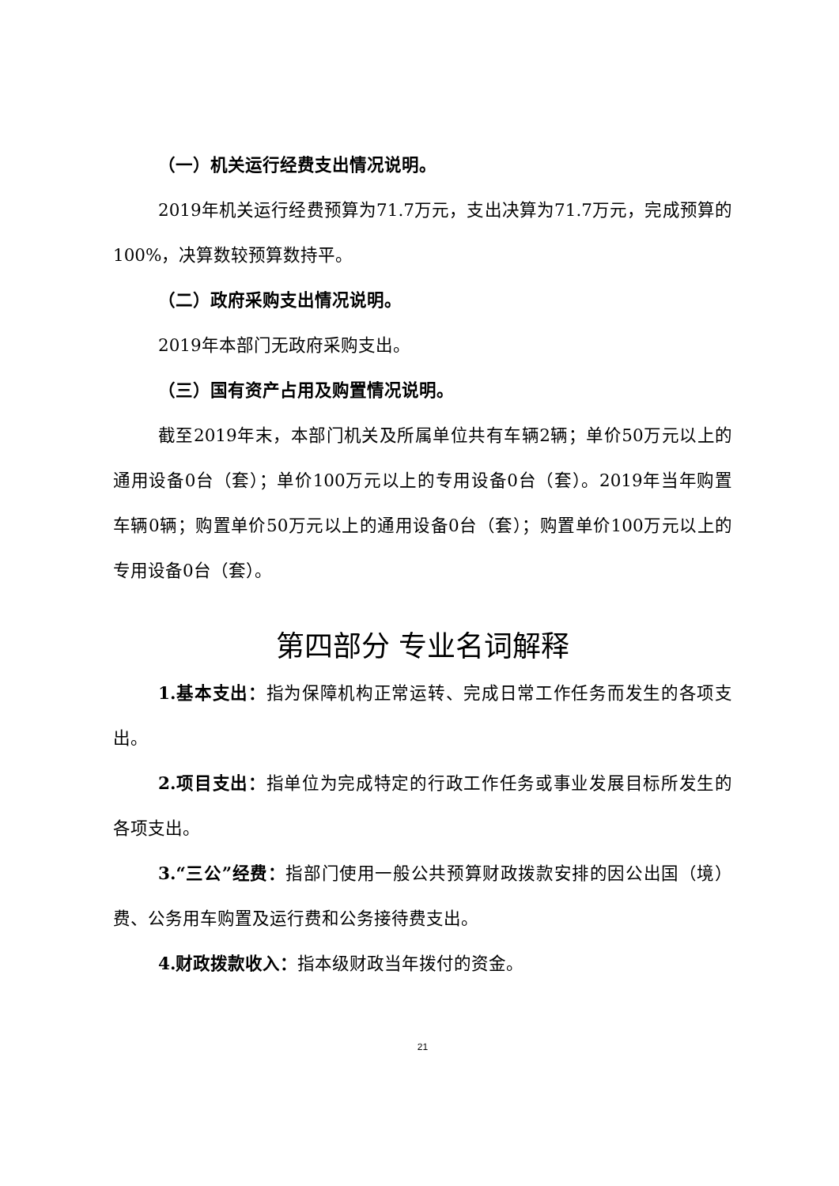（一）机关运行经费支出情况说明。
2019年机关运行经费预算为71.7万元，支出决算为71.7万元，完成预算的100%，决算数较预算数持平。
（二）政府采购支出情况说明。
2019年本部门无政府采购支出。
（三）国有资产占用及购置情况说明。
截至2019年末，本部门机关及所属单位共有车辆2辆；单价50万元以上的通用设备0台（套）；单价100万元以上的专用设备0台（套）。2019年当年购置车辆0辆；购置单价50万元以上的通用设备0台（套）；购置单价100万元以上的专用设备0台（套）。
第四部分 专业名词解释
1.基本支出：指为保障机构正常运转、完成日常工作任务而发生的各项支出。
2.项目支出：指单位为完成特定的行政工作任务或事业发展目标所发生的各项支出。
3.“三公”经费：指部门使用一般公共预算财政拨款安排的因公出国（境）费、公务用车购置及运行费和公务接待费支出。
4.财政拨款收入：指本级财政当年拨付的资金。
21